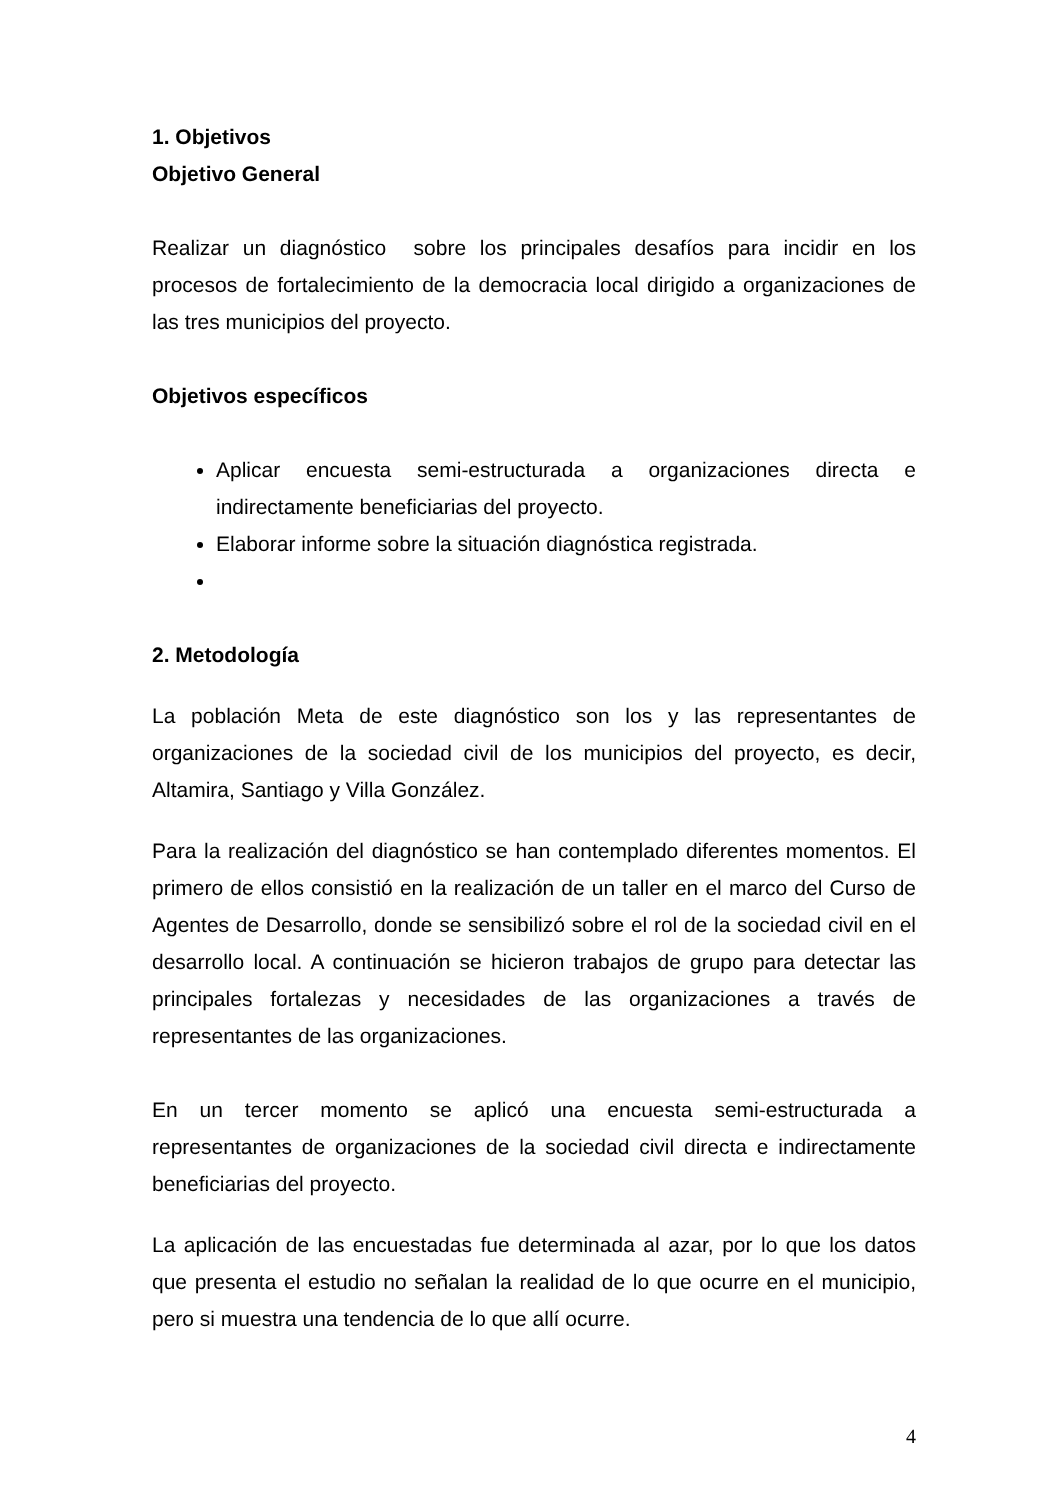1. Objetivos
Objetivo General
Realizar un diagnóstico sobre los principales desafíos para incidir en los procesos de fortalecimiento de la democracia local dirigido a organizaciones de las tres municipios del proyecto.
Objetivos específicos
Aplicar encuesta semi-estructurada a organizaciones directa e indirectamente beneficiarias del proyecto.
Elaborar informe sobre la situación diagnóstica registrada.
2. Metodología
La población Meta de este diagnóstico son los y las representantes de organizaciones de la sociedad civil de los municipios del proyecto, es decir, Altamira, Santiago y Villa González.
Para la realización del diagnóstico se han contemplado diferentes momentos. El primero de ellos consistió en la realización de un taller en el marco del Curso de Agentes de Desarrollo, donde se sensibilizó sobre el rol de la sociedad civil en el desarrollo local. A continuación se hicieron trabajos de grupo para detectar las principales fortalezas y necesidades de las organizaciones a través de representantes de las organizaciones.
En un tercer momento se aplicó una encuesta semi-estructurada a representantes de organizaciones de la sociedad civil directa e indirectamente beneficiarias del proyecto.
La aplicación de las encuestadas fue determinada al azar, por lo que los datos que presenta el estudio no señalan la realidad de lo que ocurre en el municipio, pero si muestra una tendencia de lo que allí ocurre.
4